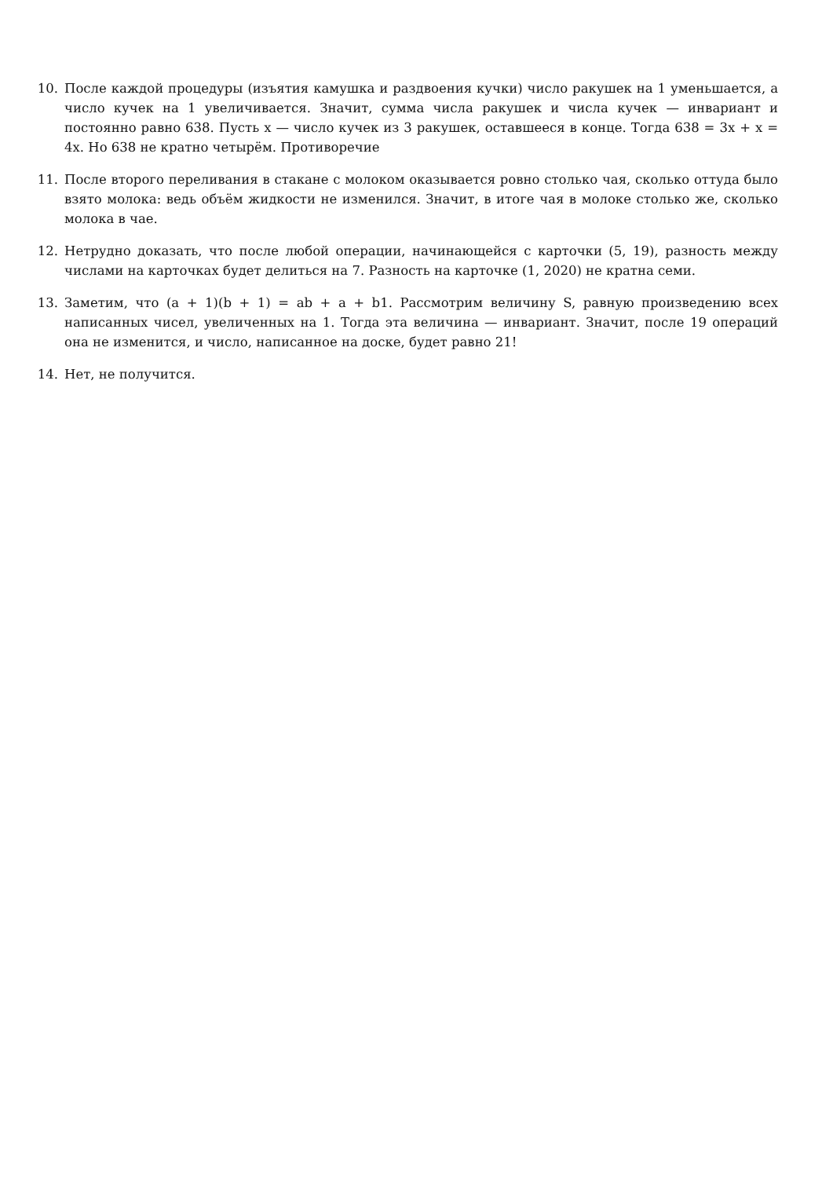10. После каждой процедуры (изъятия камушка и раздвоения кучки) число ракушек на 1 уменьшается, а число кучек на 1 увеличивается. Значит, сумма числа ракушек и числа кучек — инвариант и постоянно равно 638. Пусть x — число кучек из 3 ракушек, оставшееся в конце. Тогда 638 = 3x + x = 4x. Но 638 не кратно четырём. Противоречие
11. После второго переливания в стакане с молоком оказывается ровно столько чая, сколько оттуда было взято молока: ведь объём жидкости не изменился. Значит, в итоге чая в молоке столько же, сколько молока в чае.
12. Нетрудно доказать, что после любой операции, начинающейся с карточки (5, 19), разность между числами на карточках будет делиться на 7. Разность на карточке (1, 2020) не кратна семи.
13. Заметим, что (a + 1)(b + 1) = ab + a + b1. Рассмотрим величину S, равную произведению всех написанных чисел, увеличенных на 1. Тогда эта величина — инвариант. Значит, после 19 операций она не изменится, и число, написанное на доске, будет равно 21!
14. Нет, не получится.